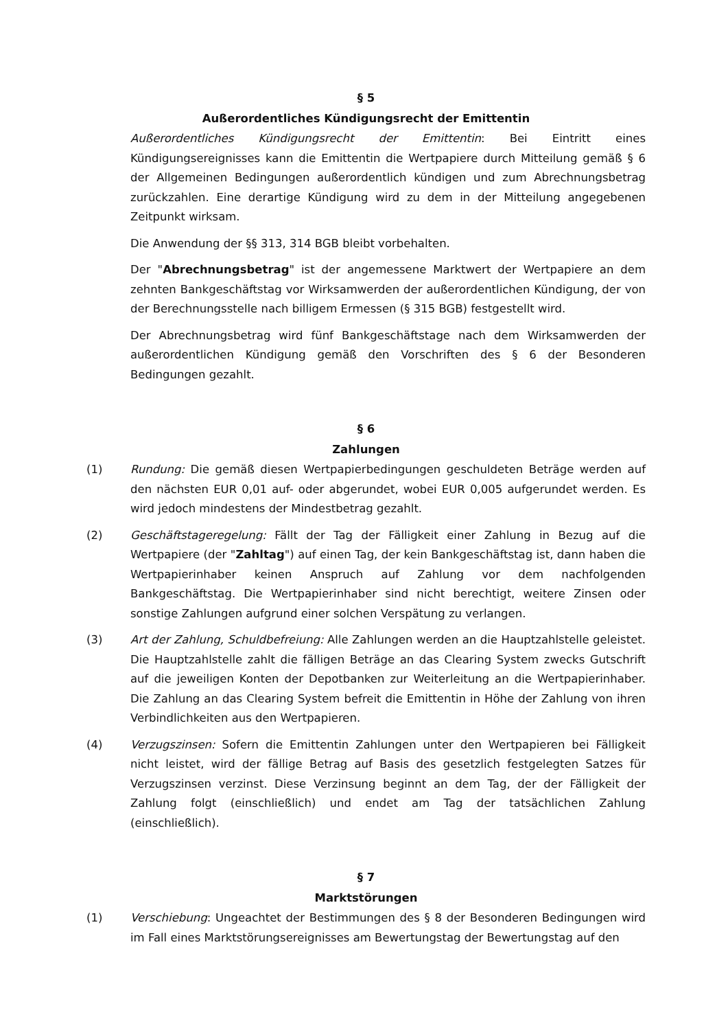§ 5
Außerordentliches Kündigungsrecht der Emittentin
Außerordentliches Kündigungsrecht der Emittentin: Bei Eintritt eines Kündigungsereignisses kann die Emittentin die Wertpapiere durch Mitteilung gemäß § 6 der Allgemeinen Bedingungen außerordentlich kündigen und zum Abrechnungsbetrag zurückzahlen. Eine derartige Kündigung wird zu dem in der Mitteilung angegebenen Zeitpunkt wirksam.
Die Anwendung der §§ 313, 314 BGB bleibt vorbehalten.
Der "Abrechnungsbetrag" ist der angemessene Marktwert der Wertpapiere an dem zehnten Bankgeschäftstag vor Wirksamwerden der außerordentlichen Kündigung, der von der Berechnungsstelle nach billigem Ermessen (§ 315 BGB) festgestellt wird.
Der Abrechnungsbetrag wird fünf Bankgeschäftstage nach dem Wirksamwerden der außerordentlichen Kündigung gemäß den Vorschriften des § 6 der Besonderen Bedingungen gezahlt.
§ 6
Zahlungen
(1) Rundung: Die gemäß diesen Wertpapierbedingungen geschuldeten Beträge werden auf den nächsten EUR 0,01 auf- oder abgerundet, wobei EUR 0,005 aufgerundet werden. Es wird jedoch mindestens der Mindestbetrag gezahlt.
(2) Geschäftstageregelung: Fällt der Tag der Fälligkeit einer Zahlung in Bezug auf die Wertpapiere (der "Zahltag") auf einen Tag, der kein Bankgeschäftstag ist, dann haben die Wertpapierinhaber keinen Anspruch auf Zahlung vor dem nachfolgenden Bankgeschäftstag. Die Wertpapierinhaber sind nicht berechtigt, weitere Zinsen oder sonstige Zahlungen aufgrund einer solchen Verspätung zu verlangen.
(3) Art der Zahlung, Schuldbefreiung: Alle Zahlungen werden an die Hauptzahlstelle geleistet. Die Hauptzahlstelle zahlt die fälligen Beträge an das Clearing System zwecks Gutschrift auf die jeweiligen Konten der Depotbanken zur Weiterleitung an die Wertpapierinhaber. Die Zahlung an das Clearing System befreit die Emittentin in Höhe der Zahlung von ihren Verbindlichkeiten aus den Wertpapieren.
(4) Verzugszinsen: Sofern die Emittentin Zahlungen unter den Wertpapieren bei Fälligkeit nicht leistet, wird der fällige Betrag auf Basis des gesetzlich festgelegten Satzes für Verzugszinsen verzinst. Diese Verzinsung beginnt an dem Tag, der der Fälligkeit der Zahlung folgt (einschließlich) und endet am Tag der tatsächlichen Zahlung (einschließlich).
§ 7
Marktstörungen
(1) Verschiebung: Ungeachtet der Bestimmungen des § 8 der Besonderen Bedingungen wird im Fall eines Marktstörungsereignisses am Bewertungstag der Bewertungstag auf den